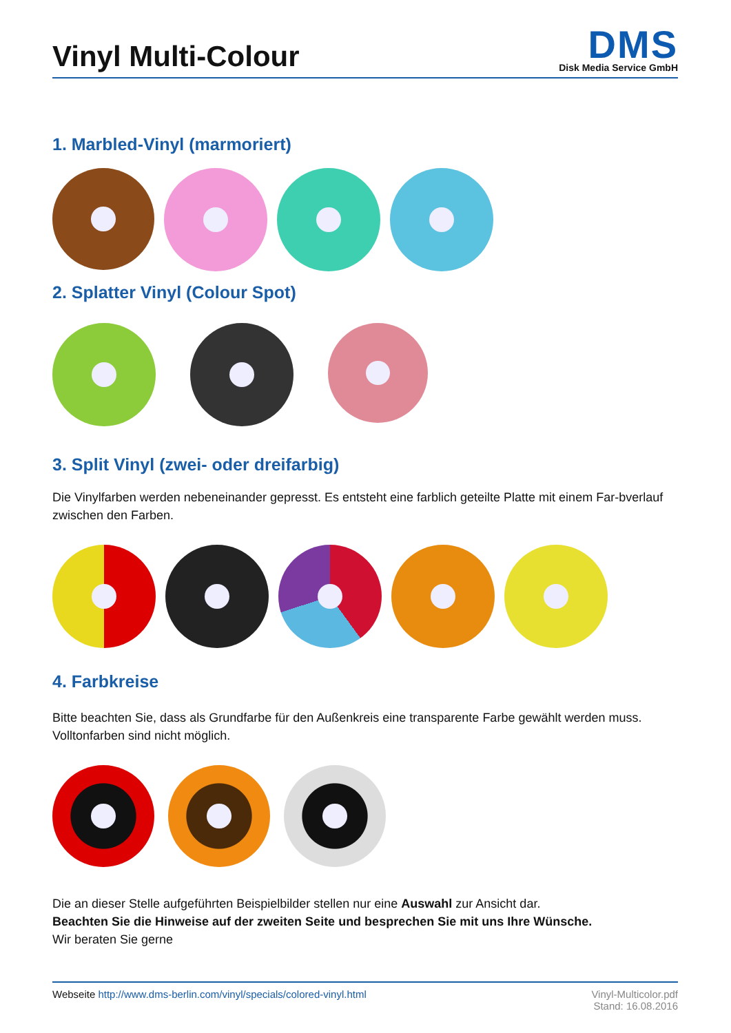Vinyl Multi-Colour
DMS
Disk Media Service GmbH
1. Marbled-Vinyl (marmoriert)
2. Splatter Vinyl (Colour Spot)
3. Split Vinyl (zwei- oder dreifarbig)
Die Vinylfarben werden nebeneinander gepresst. Es entsteht eine farblich geteilte Platte mit einem Far-bverlauf zwischen den Farben.
4. Farbkreise
Bitte beachten Sie, dass als Grundfarbe für den Außenkreis eine transparente Farbe gewählt werden muss. Volltonfarben sind nicht möglich.
Die an dieser Stelle aufgeführten Beispielbilder stellen nur eine Auswahl zur Ansicht dar.
Beachten Sie die Hinweise auf der zweiten Seite und besprechen Sie mit uns Ihre Wünsche.
Wir beraten Sie gerne
Webseite http://www.dms-berlin.com/vinyl/specials/colored-vinyl.html
Vinyl-Multicolor.pdf
Stand: 16.08.2016